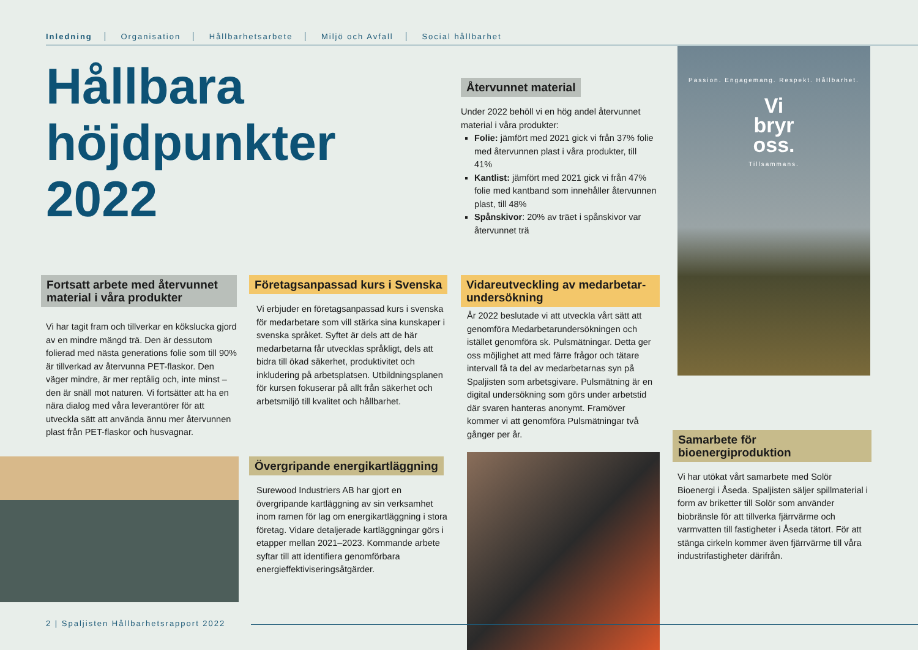Inledning Organisation Hållbarhetsarbete Miljö och Avfall Social hållbarhet
Hållbara
höjdpunkter
2022
Återvunnet material
Under 2022 behöll vi en hög andel återvunnet material i våra produkter:
Folie: jämfört med 2021 gick vi från 37% folie med återvunnen plast i våra produkter, till 41%
Kantlist: jämfört med 2021 gick vi från 47% folie med kantband som innehåller återvunnen plast, till 48%
Spånskivor: 20% av träet i spånskivor var återvunnet trä
Passion. Engagemang. Respekt. Hållbarhet.
Vi
bryr
oss.
Tillsammans.
Fortsatt arbete med återvunnet material i våra produkter
Vi har tagit fram och tillverkar en kökslucka gjord av en mindre mängd trä. Den är dessutom folierad med nästa generations folie som till 90% är tillverkad av återvunna PET-flaskor. Den väger mindre, är mer reptålig och, inte minst – den är snäll mot naturen. Vi fortsätter att ha en nära dialog med våra leverantörer för att utveckla sätt att använda ännu mer återvunnen plast från PET-flaskor och husvagnar.
Företagsanpassad kurs i Svenska
Vi erbjuder en företagsanpassad kurs i svenska för medarbetare som vill stärka sina kunskaper i svenska språket. Syftet är dels att de här medarbetarna får utvecklas språkligt, dels att bidra till ökad säkerhet, produktivitet och inkludering på arbetsplatsen. Utbildningsplanen för kursen fokuserar på allt från säkerhet och arbetsmiljö till kvalitet och hållbarhet.
Vidareutveckling av medarbetar-undersökning
År 2022 beslutade vi att utveckla vårt sätt att genomföra Medarbetarundersökningen och istället genomföra sk. Pulsmätningar. Detta ger oss möjlighet att med färre frågor och tätare intervall få ta del av medarbetarnas syn på Spaljisten som arbetsgivare. Pulsmätning är en digital undersökning som görs under arbetstid där svaren hanteras anonymt. Framöver kommer vi att genomföra Pulsmätningar två gånger per år.
Övergripande energikartläggning
Surewood Industriers AB har gjort en övergripande kartläggning av sin verksamhet inom ramen för lag om energikartläggning i stora företag. Vidare detaljerade kartläggningar görs i etapper mellan 2021–2023. Kommande arbete syftar till att identifiera genomförbara energieffektiviseringsåtgärder.
Samarbete för bioenergiproduktion
Vi har utökat vårt samarbete med Solör Bioenergi i Åseda. Spaljisten säljer spillmaterial i form av briketter till Solör som använder biobränsle för att tillverka fjärrvärme och varmvatten till fastigheter i Åseda tätort. För att stänga cirkeln kommer även fjärrvärme till våra industrifastigheter därifrån.
2 | Spaljisten Hållbarhetsrapport 2022